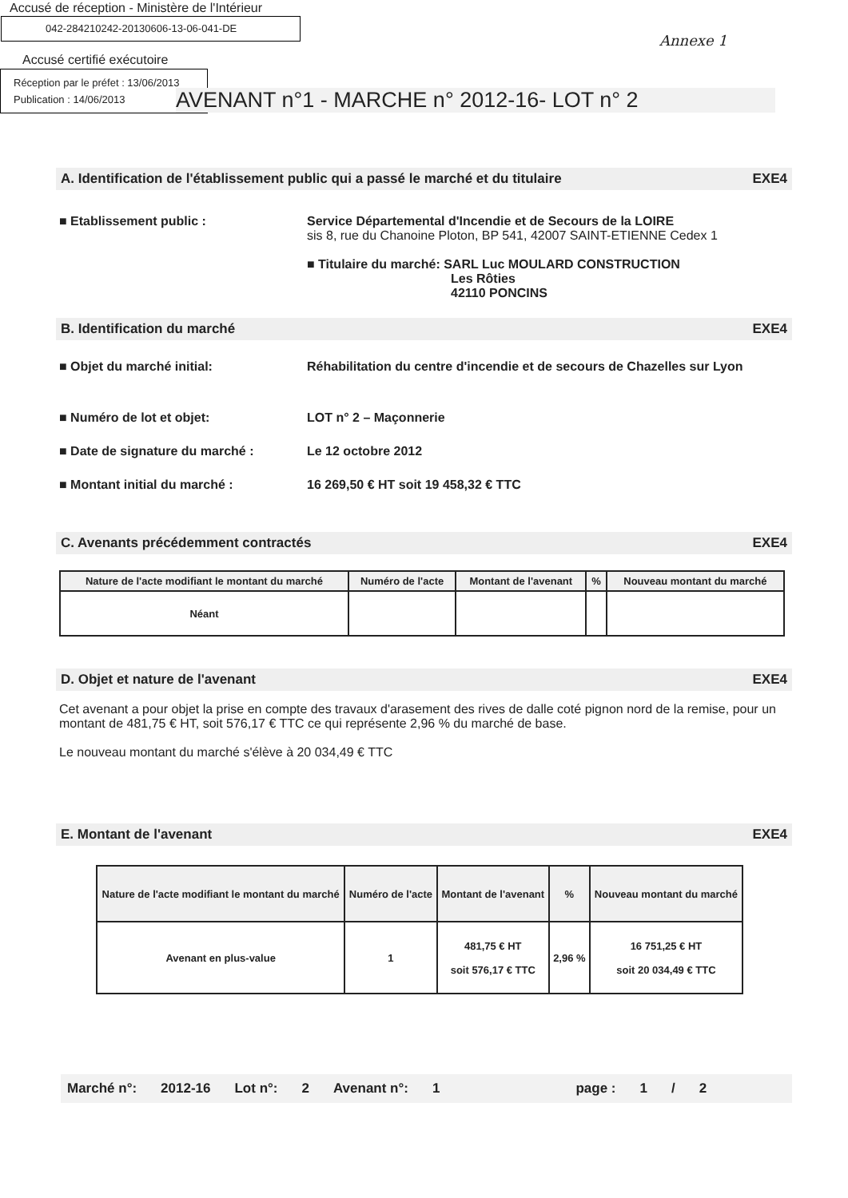Accusé de réception - Ministère de l'Intérieur
042-284210242-20130606-13-06-041-DE
Annexe 1
Accusé certifié exécutoire
Réception par le préfet : 13/06/2013
Publication : 14/06/2013
AVENANT n°1 - MARCHE n° 2012-16- LOT n° 2
A. Identification de l'établissement public qui a passé le marché et du titulaire EXE4
■ Etablissement public : Service Départemental d'Incendie et de Secours de la LOIRE
sis 8, rue du Chanoine Ploton, BP 541, 42007 SAINT-ETIENNE Cedex 1
■ Titulaire du marché: SARL Luc MOULARD CONSTRUCTION
Les Rôties
42110 PONCINS
B. Identification du marché EXE4
■ Objet du marché initial: Réhabilitation du centre d'incendie et de secours de Chazelles sur Lyon
■ Numéro de lot et objet: LOT n° 2 – Maçonnerie
■ Date de signature du marché : Le 12 octobre 2012
■ Montant initial du marché : 16 269,50 € HT soit 19 458,32 € TTC
C. Avenants précédemment contractés EXE4
| Nature de l'acte modifiant le montant du marché | Numéro de l'acte | Montant de l'avenant | % | Nouveau montant du marché |
| --- | --- | --- | --- | --- |
| Néant | | | | |
D. Objet et nature de l'avenant EXE4
Cet avenant a pour objet la prise en compte des travaux d'arasement des rives de dalle coté pignon nord de la remise, pour un montant de 481,75 € HT, soit 576,17 € TTC ce qui représente 2,96 % du marché de base.
Le nouveau montant du marché s'élève à 20 034,49 € TTC
E. Montant de l'avenant EXE4
| Nature de l'acte modifiant le montant du marché | Numéro de l'acte | Montant de l'avenant | % | Nouveau montant du marché |
| --- | --- | --- | --- | --- |
| Avenant en plus-value | 1 | 481,75 € HT soit 576,17 € TTC | 2,96 % | 16 751,25 € HT soit 20 034,49 € TTC |
Marché n°: 2012-16 Lot n°: 2 Avenant n°: 1 page : 1 / 2